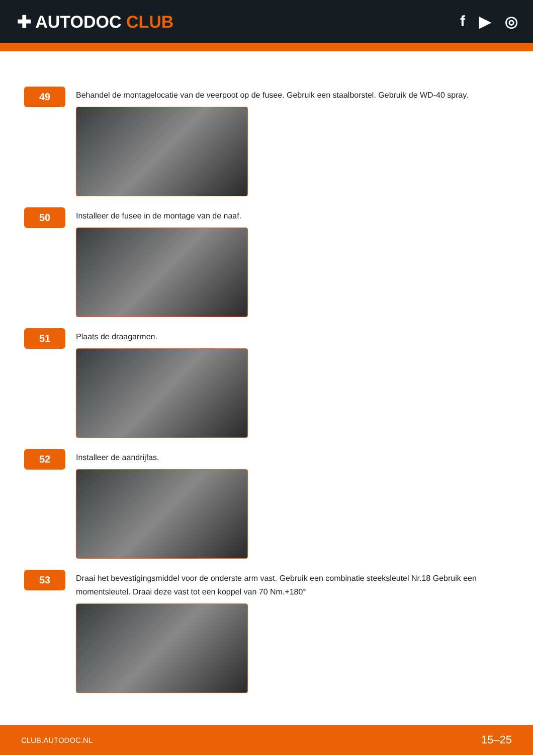✚ AUTODOC CLUB f ▶ ◎
49
Behandel de montagelocatie van de veerpoot op de fusee. Gebruik een staalborstel. Gebruik de WD-40 spray.
50
Installeer de fusee in de montage van de naaf.
51
Plaats de draagarmen.
52
Installeer de aandrijfas.
53
Draai het bevestigingsmiddel voor de onderste arm vast. Gebruik een combinatie steeksleutel Nr.18 Gebruik een momentsleutel. Draai deze vast tot een koppel van 70 Nm.+180°
CLUB.AUTODOC.NL 15–25